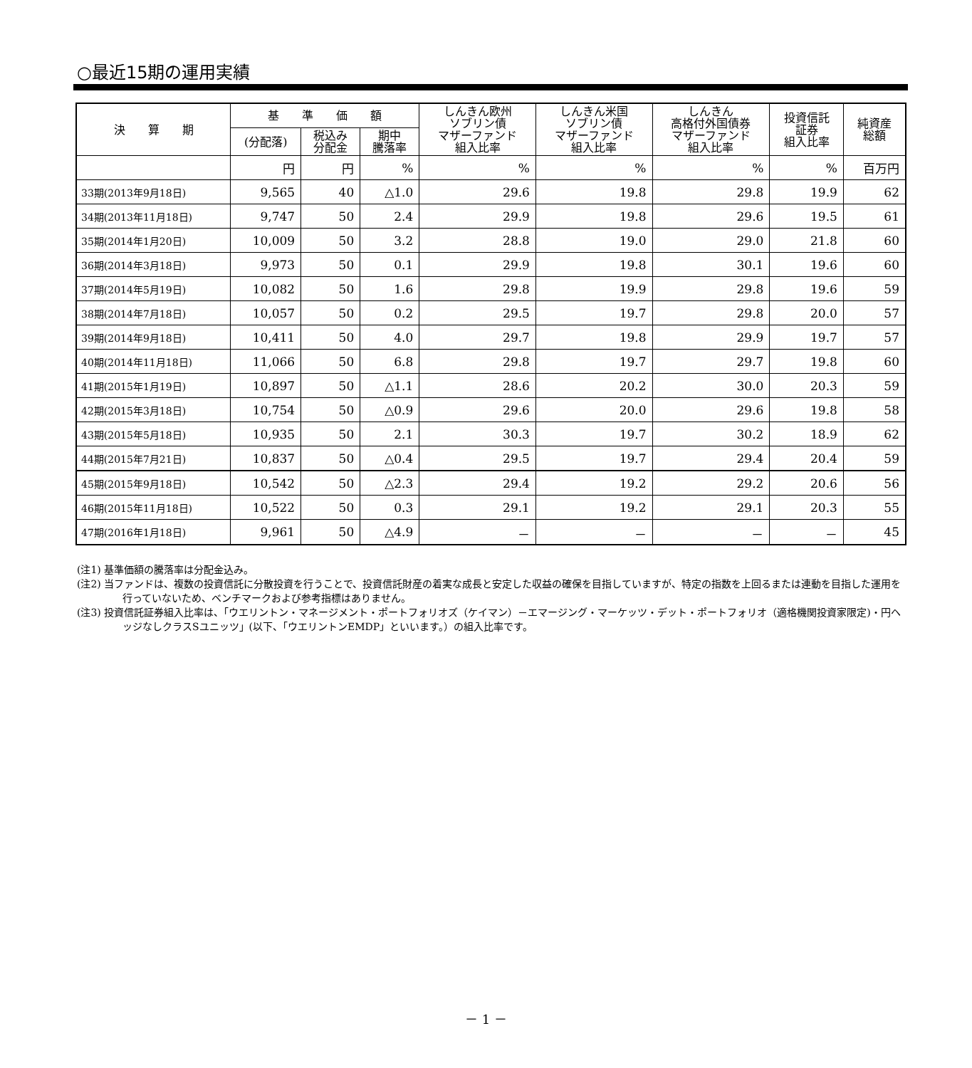○最近15期の運用実績
| 決 算 期 | 基 準 価 額 | | | しんきん欧州 ソブリン債 マザーファンド 組入比率 | しんきん米国 ソブリン債 マザーファンド 組入比率 | しんきん 高格付外国債券 マザーファンド 組入比率 | 投資信託 証券 組入比率 | 純資産 総額 |
| --- | --- | --- | --- | --- | --- | --- | --- | --- |
| | (分配落) | 税込み 分配金 | 期中 騰落率 | | | | | |
| | 円 | 円 | % | % | % | % | % | 百万円 |
| 33期(2013年9月18日) | 9,565 | 40 | △1.0 | 29.6 | 19.8 | 29.8 | 19.9 | 62 |
| 34期(2013年11月18日) | 9,747 | 50 | 2.4 | 29.9 | 19.8 | 29.6 | 19.5 | 61 |
| 35期(2014年1月20日) | 10,009 | 50 | 3.2 | 28.8 | 19.0 | 29.0 | 21.8 | 60 |
| 36期(2014年3月18日) | 9,973 | 50 | 0.1 | 29.9 | 19.8 | 30.1 | 19.6 | 60 |
| 37期(2014年5月19日) | 10,082 | 50 | 1.6 | 29.8 | 19.9 | 29.8 | 19.6 | 59 |
| 38期(2014年7月18日) | 10,057 | 50 | 0.2 | 29.5 | 19.7 | 29.8 | 20.0 | 57 |
| 39期(2014年9月18日) | 10,411 | 50 | 4.0 | 29.7 | 19.8 | 29.9 | 19.7 | 57 |
| 40期(2014年11月18日) | 11,066 | 50 | 6.8 | 29.8 | 19.7 | 29.7 | 19.8 | 60 |
| 41期(2015年1月19日) | 10,897 | 50 | △1.1 | 28.6 | 20.2 | 30.0 | 20.3 | 59 |
| 42期(2015年3月18日) | 10,754 | 50 | △0.9 | 29.6 | 20.0 | 29.6 | 19.8 | 58 |
| 43期(2015年5月18日) | 10,935 | 50 | 2.1 | 30.3 | 19.7 | 30.2 | 18.9 | 62 |
| 44期(2015年7月21日) | 10,837 | 50 | △0.4 | 29.5 | 19.7 | 29.4 | 20.4 | 59 |
| 45期(2015年9月18日) | 10,542 | 50 | △2.3 | 29.4 | 19.2 | 29.2 | 20.6 | 56 |
| 46期(2015年11月18日) | 10,522 | 50 | 0.3 | 29.1 | 19.2 | 29.1 | 20.3 | 55 |
| 47期(2016年1月18日) | 9,961 | 50 | △4.9 | － | － | － | － | 45 |
(注1) 基準価額の騰落率は分配金込み。
(注2) 当ファンドは、複数の投資信託に分散投資を行うことで、投資信託財産の着実な成長と安定した収益の確保を目指していますが、特定の指数を上回るまたは連動を目指した運用を行っていないため、ベンチマークおよび参考指標はありません。
(注3) 投資信託証券組入比率は、「ウエリントン・マネージメント・ポートフォリオズ（ケイマン）－エマージング・マーケッツ・デット・ポートフォリオ（適格機関投資家限定)・円ヘッジなしクラスSユニッツ」(以下、「ウエリントンEMDP」といいます。）の組入比率です。
－ 1 －